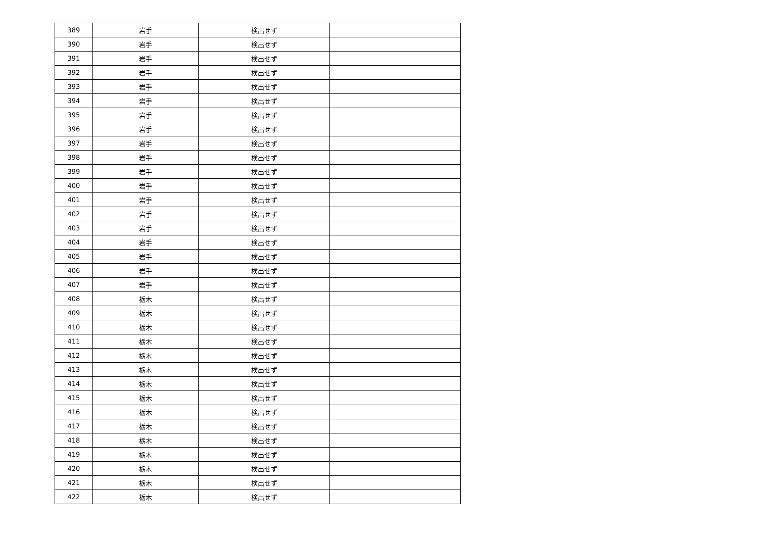| 389 | 岩手 | 検出せず | |
| 390 | 岩手 | 検出せず | |
| 391 | 岩手 | 検出せず | |
| 392 | 岩手 | 検出せず | |
| 393 | 岩手 | 検出せず | |
| 394 | 岩手 | 検出せず | |
| 395 | 岩手 | 検出せず | |
| 396 | 岩手 | 検出せず | |
| 397 | 岩手 | 検出せず | |
| 398 | 岩手 | 検出せず | |
| 399 | 岩手 | 検出せず | |
| 400 | 岩手 | 検出せず | |
| 401 | 岩手 | 検出せず | |
| 402 | 岩手 | 検出せず | |
| 403 | 岩手 | 検出せず | |
| 404 | 岩手 | 検出せず | |
| 405 | 岩手 | 検出せず | |
| 406 | 岩手 | 検出せず | |
| 407 | 岩手 | 検出せず | |
| 408 | 栃木 | 検出せず | |
| 409 | 栃木 | 検出せず | |
| 410 | 栃木 | 検出せず | |
| 411 | 栃木 | 検出せず | |
| 412 | 栃木 | 検出せず | |
| 413 | 栃木 | 検出せず | |
| 414 | 栃木 | 検出せず | |
| 415 | 栃木 | 検出せず | |
| 416 | 栃木 | 検出せず | |
| 417 | 栃木 | 検出せず | |
| 418 | 栃木 | 検出せず | |
| 419 | 栃木 | 検出せず | |
| 420 | 栃木 | 検出せず | |
| 421 | 栃木 | 検出せず | |
| 422 | 栃木 | 検出せず | |